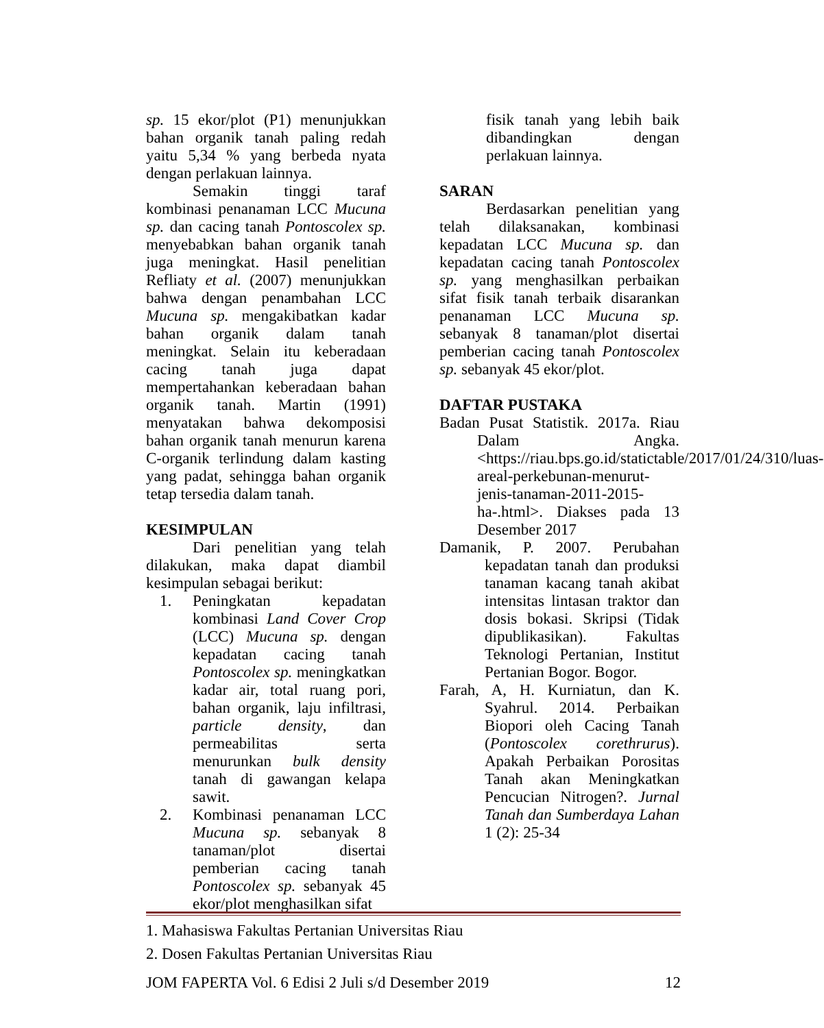sp. 15 ekor/plot (P1) menunjukkan bahan organik tanah paling redah yaitu 5,34 % yang berbeda nyata dengan perlakuan lainnya.
Semakin tinggi taraf kombinasi penanaman LCC Mucuna sp. dan cacing tanah Pontoscolex sp. menyebabkan bahan organik tanah juga meningkat. Hasil penelitian Refliaty et al. (2007) menunjukkan bahwa dengan penambahan LCC Mucuna sp. mengakibatkan kadar bahan organik dalam tanah meningkat. Selain itu keberadaan cacing tanah juga dapat mempertahankan keberadaan bahan organik tanah. Martin (1991) menyatakan bahwa dekomposisi bahan organik tanah menurun karena C-organik terlindung dalam kasting yang padat, sehingga bahan organik tetap tersedia dalam tanah.
KESIMPULAN
Dari penelitian yang telah dilakukan, maka dapat diambil kesimpulan sebagai berikut:
1. Peningkatan kepadatan kombinasi Land Cover Crop (LCC) Mucuna sp. dengan kepadatan cacing tanah Pontoscolex sp. meningkatkan kadar air, total ruang pori, bahan organik, laju infiltrasi, particle density, dan permeabilitas serta menurunkan bulk density tanah di gawangan kelapa sawit.
2. Kombinasi penanaman LCC Mucuna sp. sebanyak 8 tanaman/plot disertai pemberian cacing tanah Pontoscolex sp. sebanyak 45 ekor/plot menghasilkan sifat
fisik tanah yang lebih baik dibandingkan dengan perlakuan lainnya.
SARAN
Berdasarkan penelitian yang telah dilaksanakan, kombinasi kepadatan LCC Mucuna sp. dan kepadatan cacing tanah Pontoscolex sp. yang menghasilkan perbaikan sifat fisik tanah terbaik disarankan penanaman LCC Mucuna sp. sebanyak 8 tanaman/plot disertai pemberian cacing tanah Pontoscolex sp. sebanyak 45 ekor/plot.
DAFTAR PUSTAKA
Badan Pusat Statistik. 2017a. Riau Dalam Angka. <https://riau.bps.go.id/statictable/2017/01/24/310/luas-areal-perkebunan-menurut-jenis-tanaman-2011-2015-ha-.html>. Diakses pada 13 Desember 2017
Damanik, P. 2007. Perubahan kepadatan tanah dan produksi tanaman kacang tanah akibat intensitas lintasan traktor dan dosis bokasi. Skripsi (Tidak dipublikasikan). Fakultas Teknologi Pertanian, Institut Pertanian Bogor. Bogor.
Farah, A, H. Kurniatun, dan K. Syahrul. 2014. Perbaikan Biopori oleh Cacing Tanah (Pontoscolex corethrurus). Apakah Perbaikan Porositas Tanah akan Meningkatkan Pencucian Nitrogen?. Jurnal Tanah dan Sumberdaya Lahan 1 (2): 25-34
1. Mahasiswa Fakultas Pertanian Universitas Riau
2. Dosen Fakultas Pertanian Universitas Riau
JOM FAPERTA Vol. 6 Edisi 2 Juli s/d Desember 2019 12